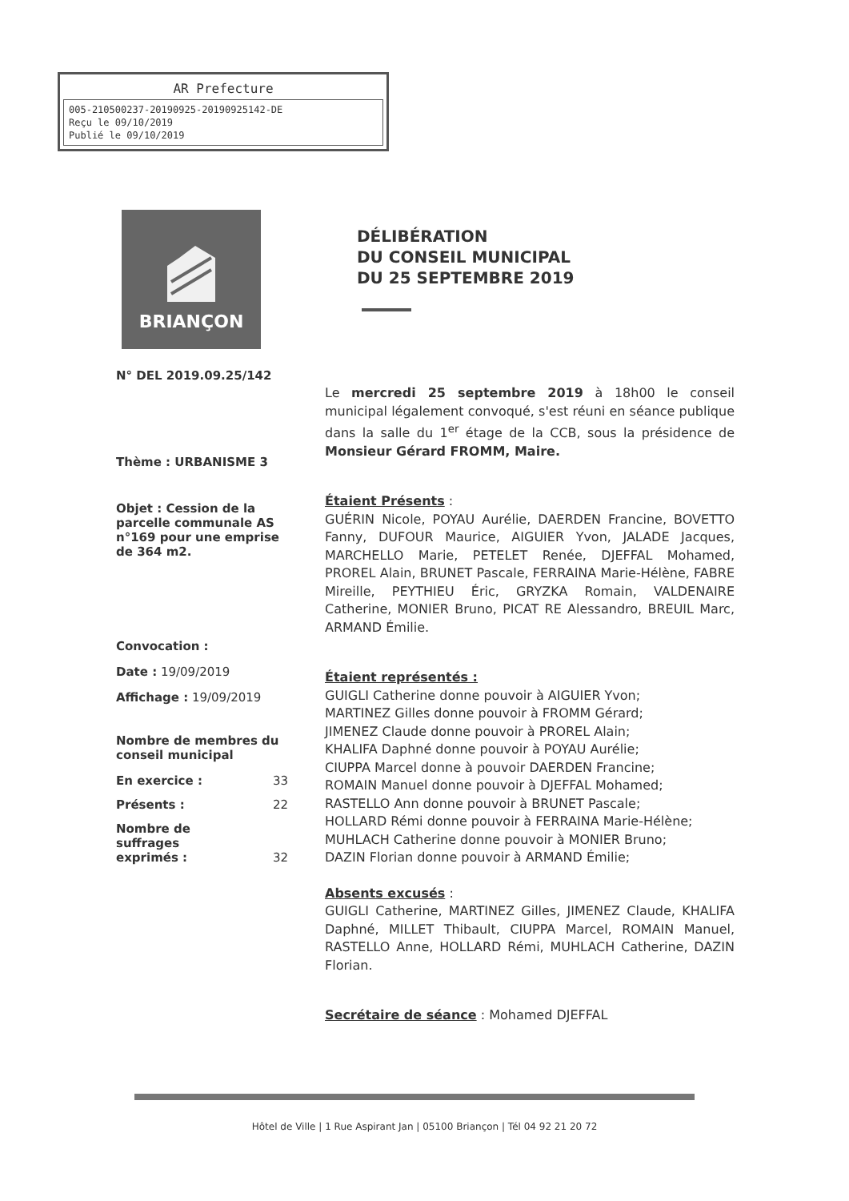AR Prefecture
005-210500237-20190925-20190925142-DE
Reçu le 09/10/2019
Publié le 09/10/2019
BRIANÇON
DÉLIBÉRATION
DU CONSEIL MUNICIPAL
DU 25 SEPTEMBRE 2019
N° DEL 2019.09.25/142
Thème : URBANISME 3
Objet : Cession de la parcelle communale AS n°169 pour une emprise de 364 m2.
Convocation :
Date : 19/09/2019
Affichage : 19/09/2019
Nombre de membres du conseil municipal
En exercice : 33
Présents : 22
Nombre de
suffrages
exprimés : 32
Le mercredi 25 septembre 2019 à 18h00 le conseil municipal légalement convoqué, s'est réuni en séance publique dans la salle du 1<sup>er</sup> étage de la CCB, sous la présidence de Monsieur Gérard FROMM, Maire.
Étaient Présents :
GUÉRIN Nicole, POYAU Aurélie, DAERDEN Francine, BOVETTO Fanny, DUFOUR Maurice, AIGUIER Yvon, JALADE Jacques, MARCHELLO Marie, PETELET Renée, DJEFFAL Mohamed, PROREL Alain, BRUNET Pascale, FERRAINA Marie-Hélène, FABRE Mireille, PEYTHIEU Éric, GRYZKA Romain, VALDENAIRE Catherine, MONIER Bruno, PICAT RE Alessandro, BREUIL Marc, ARMAND Émilie.
Étaient représentés :
GUIGLI Catherine donne pouvoir à AIGUIER Yvon;
MARTINEZ Gilles donne pouvoir à FROMM Gérard;
JIMENEZ Claude donne pouvoir à PROREL Alain;
KHALIFA Daphné donne pouvoir à POYAU Aurélie;
CIUPPA Marcel donne à pouvoir DAERDEN Francine;
ROMAIN Manuel donne pouvoir à DJEFFAL Mohamed;
RASTELLO Ann donne pouvoir à BRUNET Pascale;
HOLLARD Rémi donne pouvoir à FERRAINA Marie-Hélène;
MUHLACH Catherine donne pouvoir à MONIER Bruno;
DAZIN Florian donne pouvoir à ARMAND Émilie;
Absents excusés :
GUIGLI Catherine, MARTINEZ Gilles, JIMENEZ Claude, KHALIFA Daphné, MILLET Thibault, CIUPPA Marcel, ROMAIN Manuel, RASTELLO Anne, HOLLARD Rémi, MUHLACH Catherine, DAZIN Florian.
Secrétaire de séance : Mohamed DJEFFAL
Hôtel de Ville | 1 Rue Aspirant Jan | 05100 Briançon | Tél 04 92 21 20 72